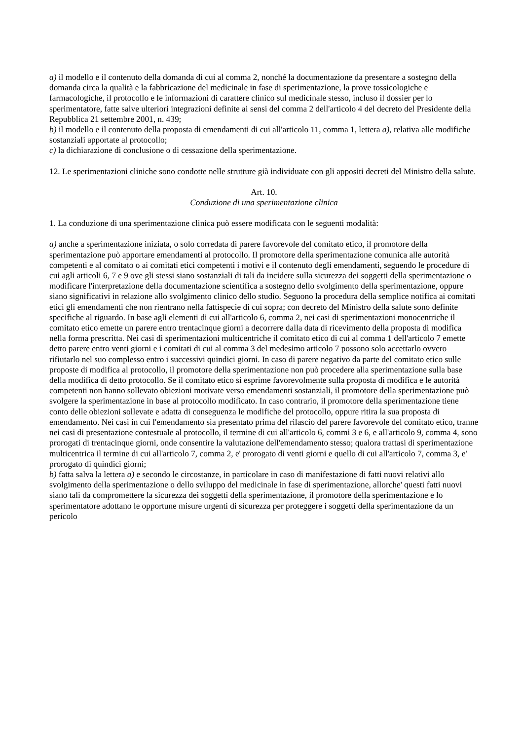a) il modello e il contenuto della domanda di cui al comma 2, nonché la documentazione da presentare a sostegno della domanda circa la qualità e la fabbricazione del medicinale in fase di sperimentazione, la prove tossicologiche e farmacologiche, il protocollo e le informazioni di carattere clinico sul medicinale stesso, incluso il dossier per lo sperimentatore, fatte salve ulteriori integrazioni definite ai sensi del comma 2 dell'articolo 4 del decreto del Presidente della Repubblica 21 settembre 2001, n. 439;
b) il modello e il contenuto della proposta di emendamenti di cui all'articolo 11, comma 1, lettera a), relativa alle modifiche sostanziali apportate al protocollo;
c) la dichiarazione di conclusione o di cessazione della sperimentazione.
12. Le sperimentazioni cliniche sono condotte nelle strutture già individuate con gli appositi decreti del Ministro della salute.
Art. 10.
Conduzione di una sperimentazione clinica
1. La conduzione di una sperimentazione clinica può essere modificata con le seguenti modalità:
a) anche a sperimentazione iniziata, o solo corredata di parere favorevole del comitato etico, il promotore della sperimentazione può apportare emendamenti al protocollo. Il promotore della sperimentazione comunica alle autorità competenti e al comitato o ai comitati etici competenti i motivi e il contenuto degli emendamenti, seguendo le procedure di cui agli articoli 6, 7 e 9 ove gli stessi siano sostanziali di tali da incidere sulla sicurezza dei soggetti della sperimentazione o modificare l'interpretazione della documentazione scientifica a sostegno dello svolgimento della sperimentazione, oppure siano significativi in relazione allo svolgimento clinico dello studio. Seguono la procedura della semplice notifica ai comitati etici gli emendamenti che non rientrano nella fattispecie di cui sopra; con decreto del Ministro della salute sono definite specifiche al riguardo. In base agli elementi di cui all'articolo 6, comma 2, nei casi di sperimentazioni monocentriche il comitato etico emette un parere entro trentacinque giorni a decorrere dalla data di ricevimento della proposta di modifica nella forma prescritta. Nei casi di sperimentazioni multicentriche il comitato etico di cui al comma 1 dell'articolo 7 emette detto parere entro venti giorni e i comitati di cui al comma 3 del medesimo articolo 7 possono solo accettarlo ovvero rifiutarlo nel suo complesso entro i successivi quindici giorni. In caso di parere negativo da parte del comitato etico sulle proposte di modifica al protocollo, il promotore della sperimentazione non può procedere alla sperimentazione sulla base della modifica di detto protocollo. Se il comitato etico si esprime favorevolmente sulla proposta di modifica e le autorità competenti non hanno sollevato obiezioni motivate verso emendamenti sostanziali, il promotore della sperimentazione può svolgere la sperimentazione in base al protocollo modificato. In caso contrario, il promotore della sperimentazione tiene conto delle obiezioni sollevate e adatta di conseguenza le modifiche del protocollo, oppure ritira la sua proposta di emendamento. Nei casi in cui l'emendamento sia presentato prima del rilascio del parere favorevole del comitato etico, tranne nei casi di presentazione contestuale al protocollo, il termine di cui all'articolo 6, commi 3 e 6, e all'articolo 9, comma 4, sono prorogati di trentacinque giorni, onde consentire la valutazione dell'emendamento stesso; qualora trattasi di sperimentazione multicentrica il termine di cui all'articolo 7, comma 2, e' prorogato di venti giorni e quello di cui all'articolo 7, comma 3, e' prorogato di quindici giorni;
b) fatta salva la lettera a) e secondo le circostanze, in particolare in caso di manifestazione di fatti nuovi relativi allo svolgimento della sperimentazione o dello sviluppo del medicinale in fase di sperimentazione, allorche' questi fatti nuovi siano tali da compromettere la sicurezza dei soggetti della sperimentazione, il promotore della sperimentazione e lo sperimentatore adottano le opportune misure urgenti di sicurezza per proteggere i soggetti della sperimentazione da un pericolo